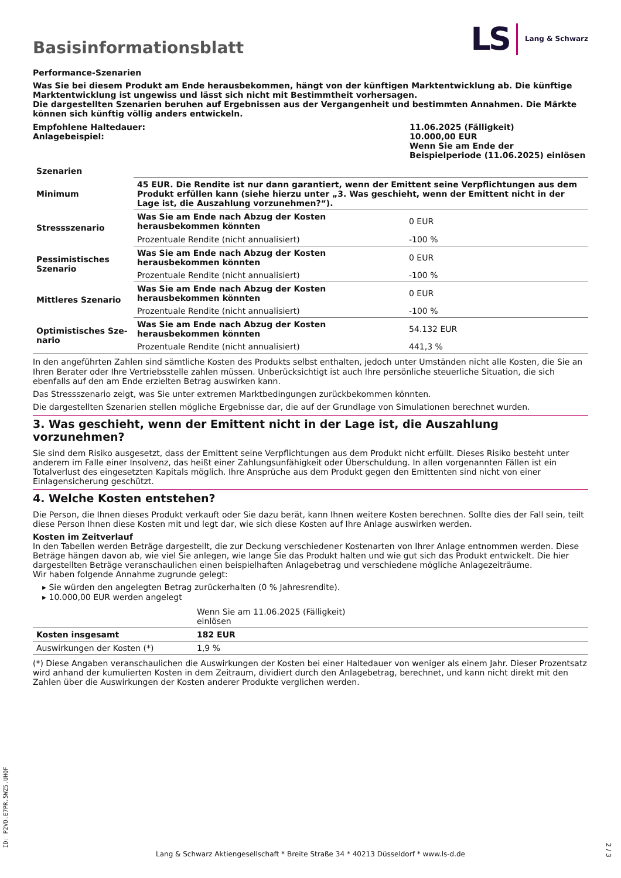Basisinformationsblatt
LS Lang & Schwarz
Performance-Szenarien
Was Sie bei diesem Produkt am Ende herausbekommen, hängt von der künftigen Marktentwicklung ab. Die künftige Markt­entwicklung ist ungewiss und lässt sich nicht mit Bestimmtheit vorhersagen.
Die dargestellten Szenarien beruhen auf Ergebnissen aus der Vergangenheit und bestimmten Annahmen. Die Märkte können sich künftig völlig anders entwickeln.
| Empfohlene Haltedauer: Anlagebeispiel: | 11.06.2025 (Fälligkeit) 10.000,00 EUR Wenn Sie am Ende der Beispielperiode (11.06.2025) einlösen |
| Szenarien | | |
| --- | --- | --- |
| Minimum | 45 EUR. Die Rendite ist nur dann garantiert, wenn der Emittent seine Verpflichtungen aus dem Produkt erfüllen kann (siehe hierzu unter „3. Was geschieht, wenn der Emittent nicht in der Lage ist, die Auszahlung vorzunehmen?“). | |
| Stressszenario | Was Sie am Ende nach Abzug der Kosten herausbekommen könnten | 0 EUR |
| | Prozentuale Rendite (nicht annualisiert) | -100 % |
| Pessimistisches Sze­nario | Was Sie am Ende nach Abzug der Kosten herausbekommen könnten | 0 EUR |
| | Prozentuale Rendite (nicht annualisiert) | -100 % |
| Mittleres Szenario | Was Sie am Ende nach Abzug der Kosten herausbekommen könnten | 0 EUR |
| | Prozentuale Rendite (nicht annualisiert) | -100 % |
| Optimistisches Sze­nario | Was Sie am Ende nach Abzug der Kosten herausbekommen könnten | 54.132 EUR |
| | Prozentuale Rendite (nicht annualisiert) | 441,3 % |
In den angeführten Zahlen sind sämtliche Kosten des Produkts selbst enthalten, jedoch unter Umständen nicht alle Kosten, die Sie an Ihren Berater oder Ihre Vertriebsstelle zahlen müssen. Unberücksichtigt ist auch Ihre persönliche steuerliche Situation, die sich ebenfalls auf den am Ende erzielten Betrag auswirken kann.
Das Stressszenario zeigt, was Sie unter extremen Marktbedingungen zurückbekommen könnten.
Die dargestellten Szenarien stellen mögliche Ergebnisse dar, die auf der Grundlage von Simulationen berechnet wurden.
3. Was geschieht, wenn der Emittent nicht in der Lage ist, die Auszahlung vorzunehmen?
Sie sind dem Risiko ausgesetzt, dass der Emittent seine Verpflichtungen aus dem Produkt nicht erfüllt. Dieses Risiko besteht unter anderem im Falle einer Insolvenz, das heißt einer Zahlungsunfähigkeit oder Überschuldung. In allen vorgenannten Fällen ist ein Totalverlust des eingesetzten Kapitals möglich. Ihre Ansprüche aus dem Produkt gegen den Emittenten sind nicht von einer Einlagensicherung geschützt.
4. Welche Kosten entstehen?
Die Person, die Ihnen dieses Produkt verkauft oder Sie dazu berät, kann Ihnen weitere Kosten berechnen. Sollte dies der Fall sein, teilt diese Person Ihnen diese Kosten mit und legt dar, wie sich diese Kosten auf Ihre Anlage auswirken werden.
Kosten im Zeitverlauf
In den Tabellen werden Beträge dargestellt, die zur Deckung verschiedener Kostenarten von Ihrer Anlage entnommen werden. Diese Beträge hängen davon ab, wie viel Sie anlegen, wie lange Sie das Produkt halten und wie gut sich das Produkt entwickelt. Die hier dargestellten Beträge veranschaulichen einen beispielhaften Anlagebetrag und verschiedene mögliche Anlagezeiträume.
Wir haben folgende Annahme zugrunde gelegt:
▸ Sie würden den angelegten Betrag zurückerhalten (0 % Jahresrendite).
▸ 10.000,00 EUR werden angelegt
| | Wenn Sie am 11.06.2025 (Fälligkeit) einlösen | |
| Kosten insgesamt | 182 EUR | |
| Auswirkungen der Kosten (*) | 1,9 % | |
(*) Diese Angaben veranschaulichen die Auswirkungen der Kosten bei einer Haltedauer von weniger als einem Jahr. Dieser Prozentsatz wird anhand der kumulierten Kosten in dem Zeitraum, dividiert durch den Anlagebetrag, berechnet, und kann nicht direkt mit den Zahlen über die Auswirkungen der Kosten anderer Produkte verglichen werden.
ID: P2VD.E7PR.5WZ5.UHQF
Lang & Schwarz Aktiengesellschaft * Breite Straße 34 * 40213 Düsseldorf * www.ls-d.de
2 / 3